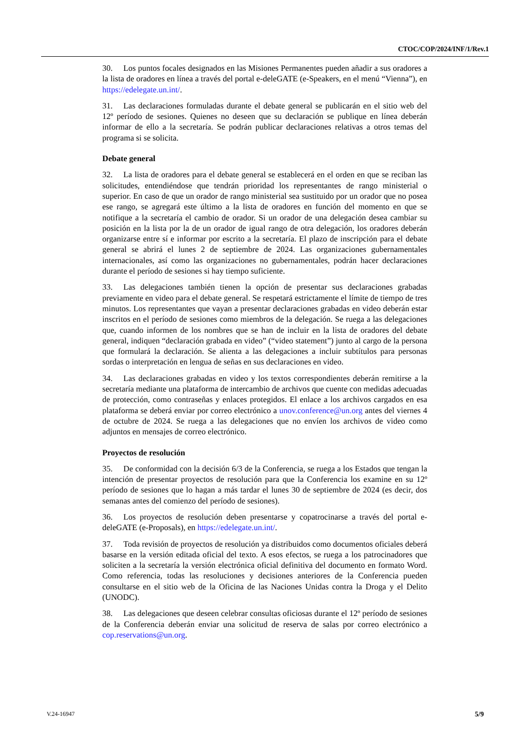CTOC/COP/2024/INF/1/Rev.1
30. Los puntos focales designados en las Misiones Permanentes pueden añadir a sus oradores a la lista de oradores en línea a través del portal e-deleGATE (e-Speakers, en el menú “Vienna”), en https://edelegate.un.int/.
31. Las declaraciones formuladas durante el debate general se publicarán en el sitio web del 12º período de sesiones. Quienes no deseen que su declaración se publique en línea deberán informar de ello a la secretaría. Se podrán publicar declaraciones relativas a otros temas del programa si se solicita.
Debate general
32. La lista de oradores para el debate general se establecerá en el orden en que se reciban las solicitudes, entendiéndose que tendrán prioridad los representantes de rango ministerial o superior. En caso de que un orador de rango ministerial sea sustituido por un orador que no posea ese rango, se agregará este último a la lista de oradores en función del momento en que se notifique a la secretaría el cambio de orador. Si un orador de una delegación desea cambiar su posición en la lista por la de un orador de igual rango de otra delegación, los oradores deberán organizarse entre sí e informar por escrito a la secretaría. El plazo de inscripción para el debate general se abrirá el lunes 2 de septiembre de 2024. Las organizaciones gubernamentales internacionales, así como las organizaciones no gubernamentales, podrán hacer declaraciones durante el período de sesiones si hay tiempo suficiente.
33. Las delegaciones también tienen la opción de presentar sus declaraciones grabadas previamente en video para el debate general. Se respetará estrictamente el límite de tiempo de tres minutos. Los representantes que vayan a presentar declaraciones grabadas en video deberán estar inscritos en el período de sesiones como miembros de la delegación. Se ruega a las delegaciones que, cuando informen de los nombres que se han de incluir en la lista de oradores del debate general, indiquen “declaración grabada en video” (“video statement”) junto al cargo de la persona que formulará la declaración. Se alienta a las delegaciones a incluir subtítulos para personas sordas o interpretación en lengua de señas en sus declaraciones en video.
34. Las declaraciones grabadas en video y los textos correspondientes deberán remitirse a la secretaría mediante una plataforma de intercambio de archivos que cuente con medidas adecuadas de protección, como contraseñas y enlaces protegidos. El enlace a los archivos cargados en esa plataforma se deberá enviar por correo electrónico a unov.conference@un.org antes del viernes 4 de octubre de 2024. Se ruega a las delegaciones que no envíen los archivos de video como adjuntos en mensajes de correo electrónico.
Proyectos de resolución
35. De conformidad con la decisión 6/3 de la Conferencia, se ruega a los Estados que tengan la intención de presentar proyectos de resolución para que la Conferencia los examine en su 12º período de sesiones que lo hagan a más tardar el lunes 30 de septiembre de 2024 (es decir, dos semanas antes del comienzo del período de sesiones).
36. Los proyectos de resolución deben presentarse y copatrocinarse a través del portal e-deleGATE (e-Proposals), en https://edelegate.un.int/.
37. Toda revisión de proyectos de resolución ya distribuidos como documentos oficiales deberá basarse en la versión editada oficial del texto. A esos efectos, se ruega a los patrocinadores que soliciten a la secretaría la versión electrónica oficial definitiva del documento en formato Word. Como referencia, todas las resoluciones y decisiones anteriores de la Conferencia pueden consultarse en el sitio web de la Oficina de las Naciones Unidas contra la Droga y el Delito (UNODC).
38. Las delegaciones que deseen celebrar consultas oficiosas durante el 12º período de sesiones de la Conferencia deberán enviar una solicitud de reserva de salas por correo electrónico a cop.reservations@un.org.
V.24-16947 5/9